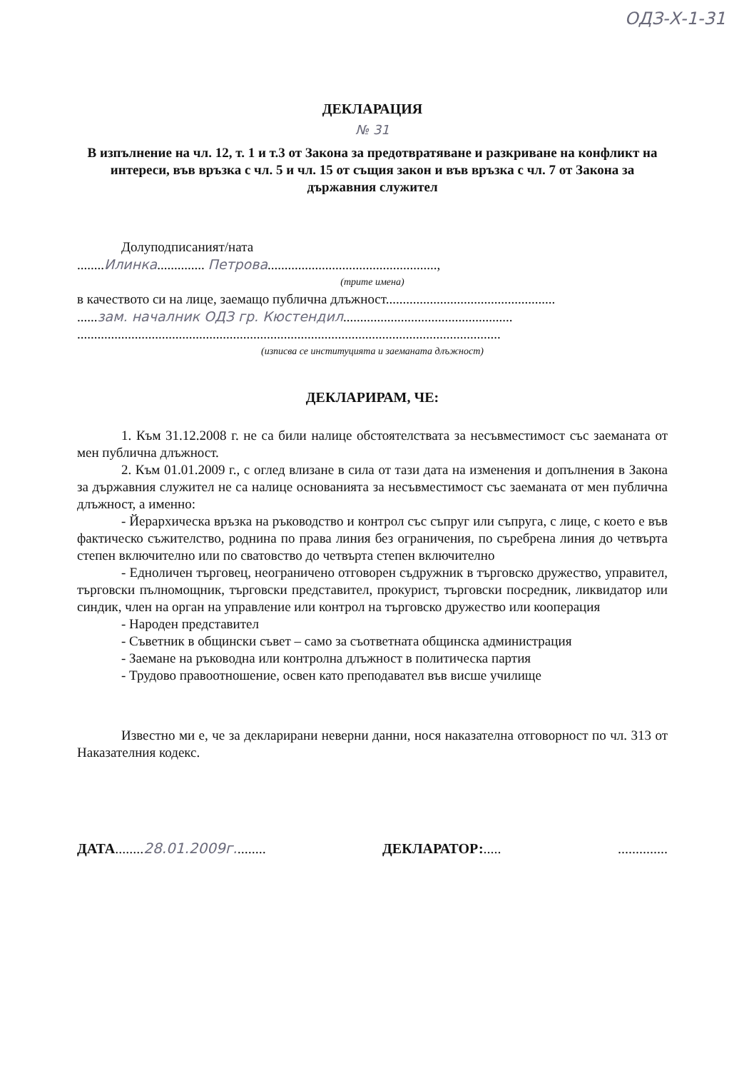ОДЗ-Х-1-31
ДЕКЛАРАЦИЯ
№ 31
В изпълнение на чл. 12, т. 1 и т.3 от Закона за предотвратяване и разкриване на конфликт на интереси, във връзка с чл. 5 и чл. 15 от същия закон и във връзка с чл. 7 от Закона за държавния служител
Долуподписаният/ната
........Илинка.............. Петрова..................................................,
(трите имена)
в качеството си на лице, заемащо публична длъжност..................................................
......зам. началник ОДЗ гр. Кюстендил..................................................
.............................................................................................................................
(изписва се институцията и заеманата длъжност)
ДЕКЛАРИРАМ, ЧЕ:
1. Към 31.12.2008 г. не са били налице обстоятелствата за несъвместимост със заеманата от мен публична длъжност.
2. Към 01.01.2009 г., с оглед влизане в сила от тази дата на изменения и допълнения в Закона за държавния служител не са налице основанията за несъвместимост със заеманата от мен публична длъжност, а именно:
- Йерархическа връзка на ръководство и контрол със съпруг или съпруга, с лице, с което е във фактическо съжителство, роднина по права линия без ограничения, по съребрена линия до четвърта степен включително или по сватовство до четвърта степен включително
- Едноличен търговец, неограничено отговорен съдружник в търговско дружество, управител, търговски пълномощник, търговски представител, прокурист, търговски посредник, ликвидатор или синдик, член на орган на управление или контрол на търговско дружество или кооперация
- Народен представител
- Съветник в общински съвет – само за съответната общинска администрация
- Заемане на ръководна или контролна длъжност в политическа партия
- Трудово правоотношение, освен като преподавател във висше училище
Известно ми е, че за декларирани неверни данни, нося наказателна отговорност по чл. 313 от Наказателния кодекс.
ДАТА........28.01.2009г......... ДЕКЛАРАТОР:...................